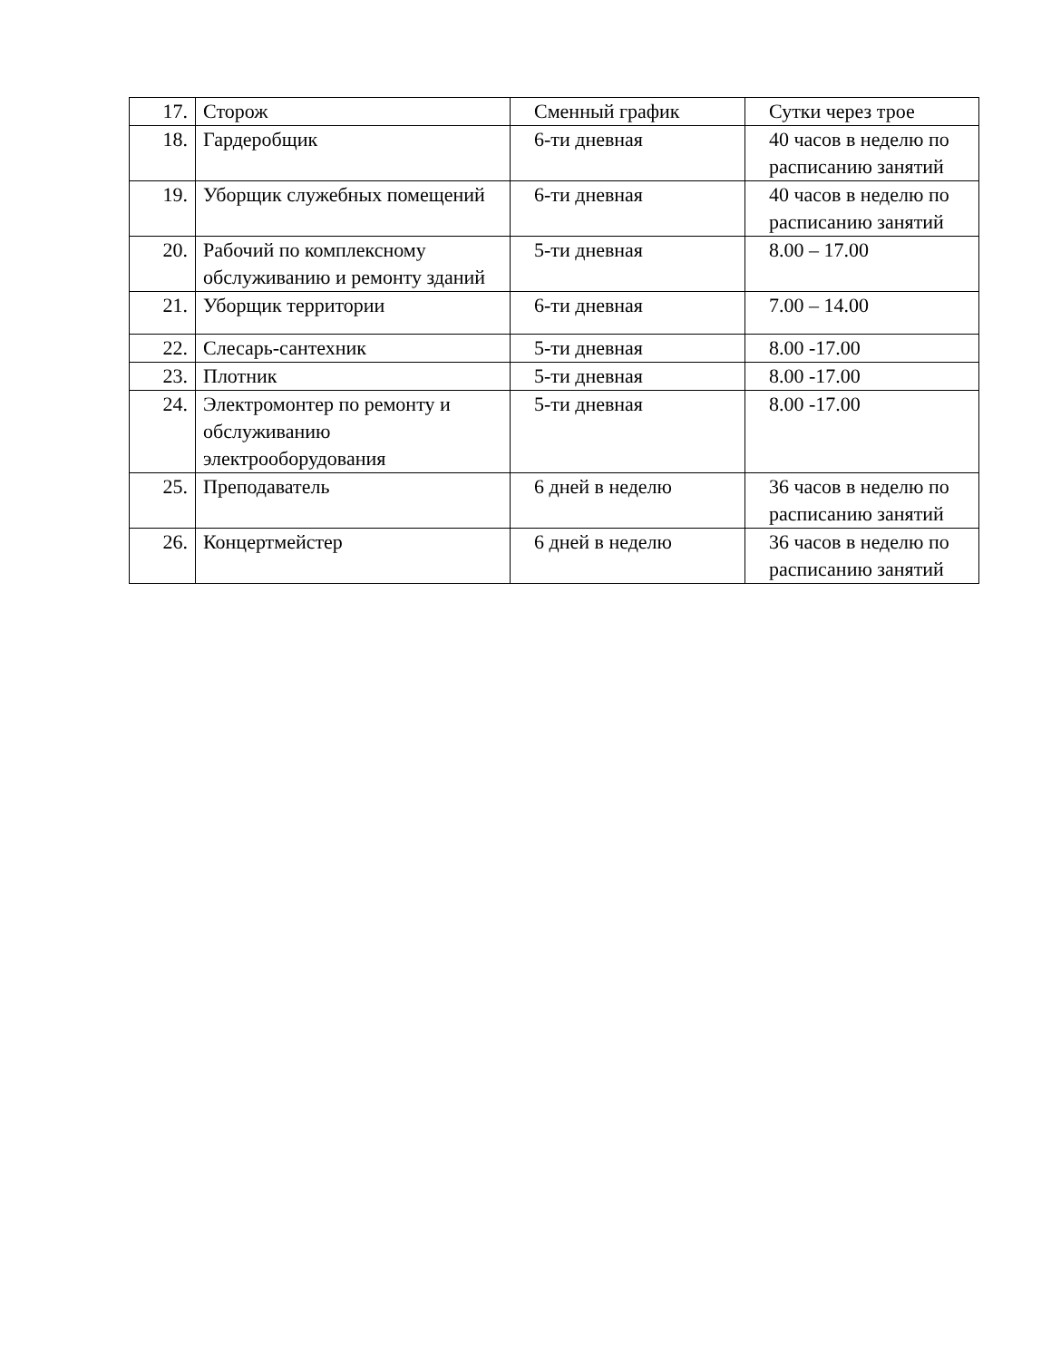| 17. | Сторож | Сменный график | Сутки через трое |
| 18. | Гардеробщик | 6-ти дневная | 40 часов в неделю по расписанию занятий |
| 19. | Уборщик служебных помещений | 6-ти дневная | 40 часов в неделю по расписанию занятий |
| 20. | Рабочий по комплексному обслуживанию и ремонту зданий | 5-ти дневная | 8.00 – 17.00 |
| 21. | Уборщик территории | 6-ти дневная | 7.00 – 14.00 |
| 22. | Слесарь-сантехник | 5-ти дневная | 8.00 -17.00 |
| 23. | Плотник | 5-ти дневная | 8.00 -17.00 |
| 24. | Электромонтер по ремонту и обслуживанию электрооборудования | 5-ти дневная | 8.00 -17.00 |
| 25. | Преподаватель | 6 дней в неделю | 36 часов в неделю по расписанию занятий |
| 26. | Концертмейстер | 6 дней в неделю | 36 часов в неделю по расписанию занятий |